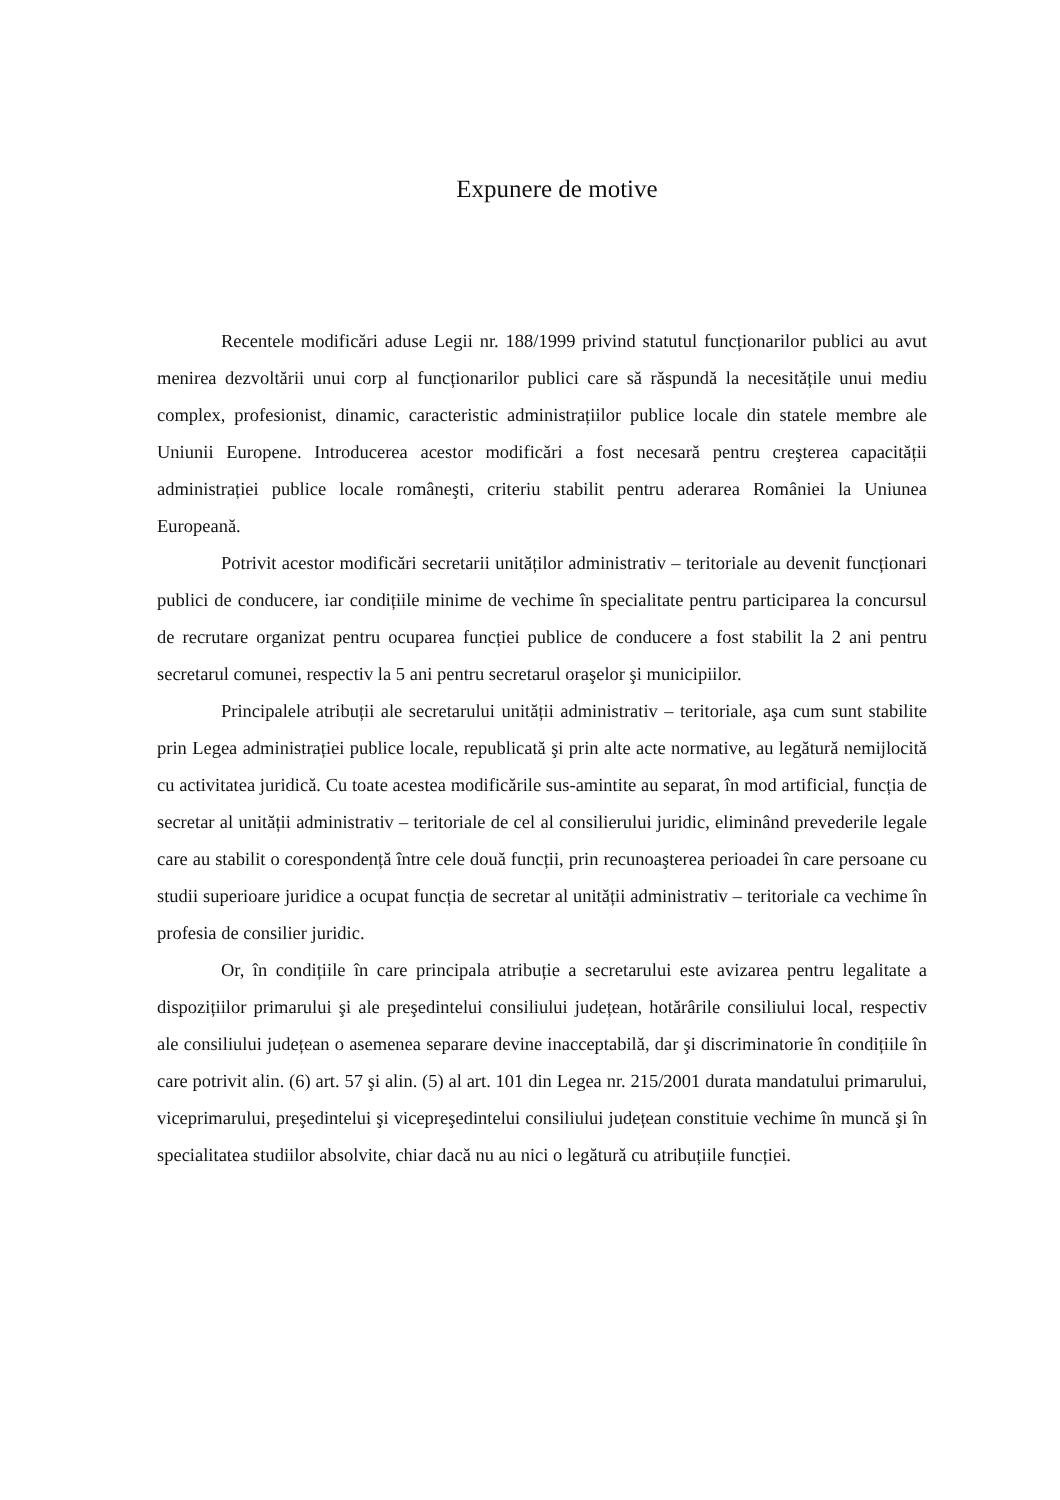Expunere de motive
Recentele modificări aduse Legii nr. 188/1999 privind statutul funcționarilor publici au avut menirea dezvoltării unui corp al funcționarilor publici care să răspundă la necesitățile unui mediu complex, profesionist, dinamic, caracteristic administrațiilor publice locale din statele membre ale Uniunii Europene. Introducerea acestor modificări a fost necesară pentru creşterea capacității administrației publice locale româneşti, criteriu stabilit pentru aderarea României la Uniunea Europeană.
Potrivit acestor modificări secretarii unităților administrativ – teritoriale au devenit funcționari publici de conducere, iar condițiile minime de vechime în specialitate pentru participarea la concursul de recrutare organizat pentru ocuparea funcției publice de conducere a fost stabilit la 2 ani pentru secretarul comunei, respectiv la 5 ani pentru secretarul oraşelor şi municipiilor.
Principalele atribuții ale secretarului unității administrativ – teritoriale, aşa cum sunt stabilite prin Legea administrației publice locale, republicată şi prin alte acte normative, au legătură nemijlocită cu activitatea juridică. Cu toate acestea modificările sus-amintite au separat, în mod artificial, funcția de secretar al unității administrativ – teritoriale de cel al consilierului juridic, eliminând prevederile legale care au stabilit o corespondență între cele două funcții, prin recunoaşterea perioadei în care persoane cu studii superioare juridice a ocupat funcția de secretar al unității administrativ – teritoriale ca vechime în profesia de consilier juridic.
Or, în condițiile în care principala atribuție a secretarului este avizarea pentru legalitate a dispozițiilor primarului şi ale preşedintelui consiliului județean, hotărârile consiliului local, respectiv ale consiliului județean o asemenea separare devine inacceptabilă, dar şi discriminatorie în condițiile în care potrivit alin. (6) art. 57 şi alin. (5) al art. 101 din Legea nr. 215/2001 durata mandatului primarului, viceprimarului, preşedintelui şi vicepreşedintelui consiliului județean constituie vechime în muncă şi în specialitatea studiilor absolvite, chiar dacă nu au nici o legătură cu atribuțiile funcției.